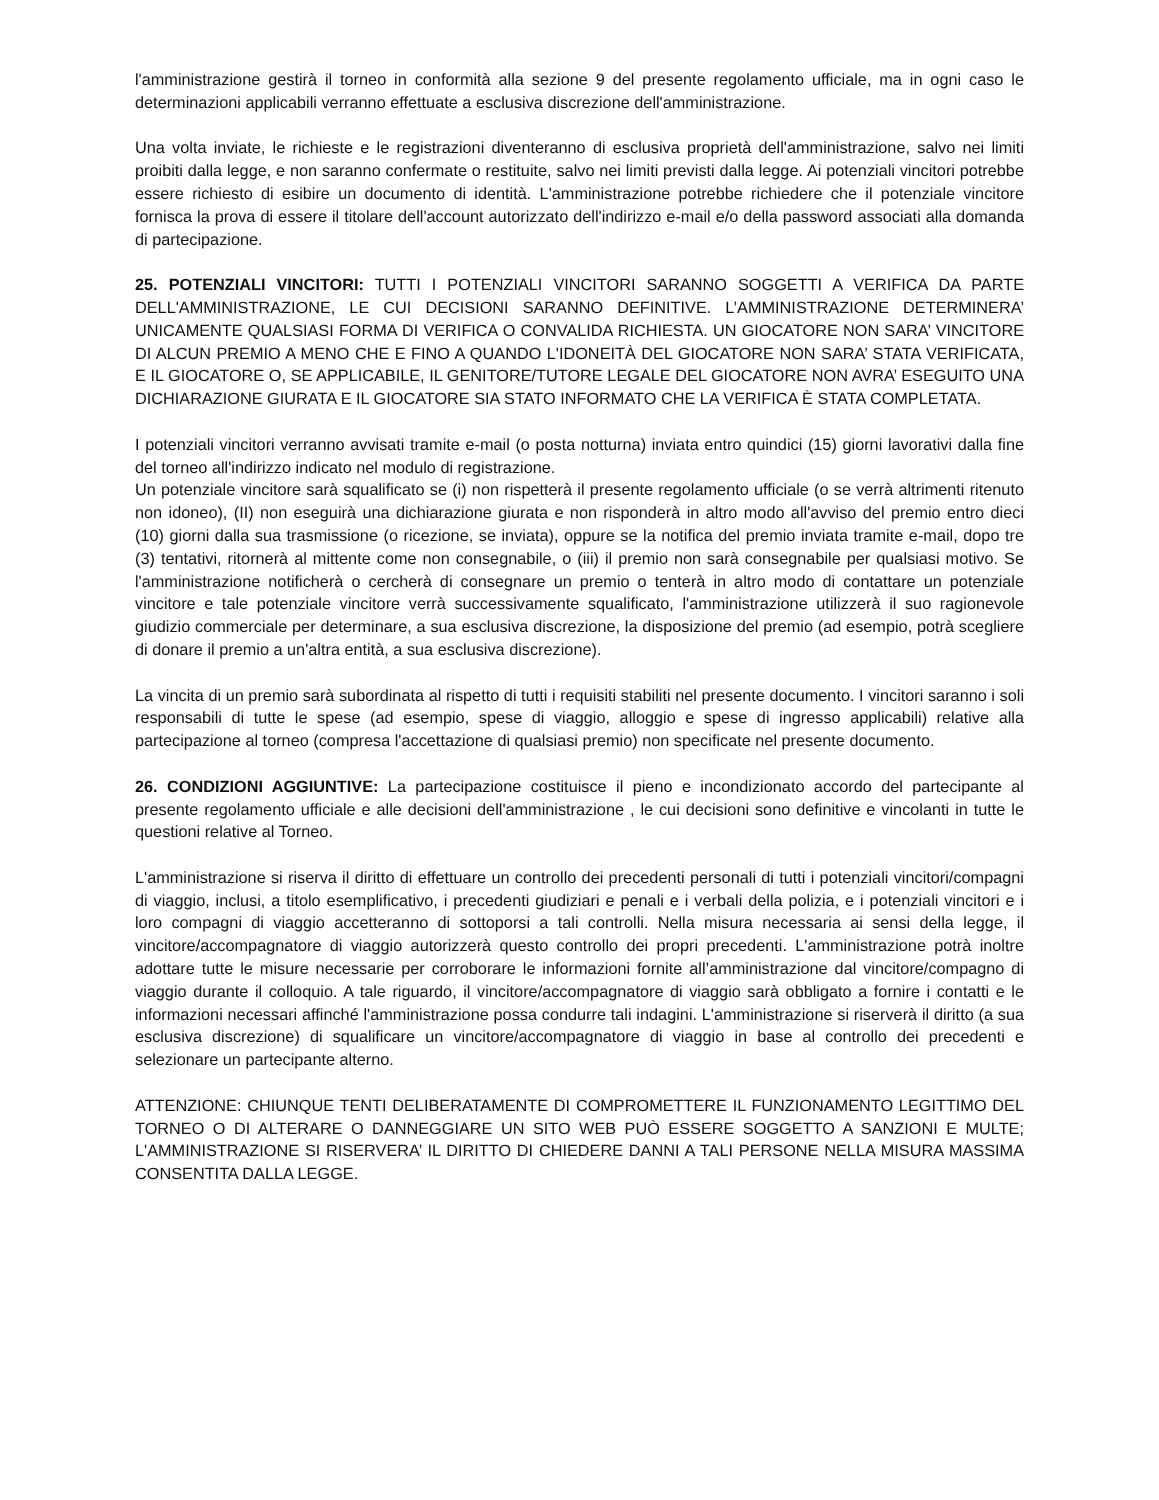l'amministrazione gestirà il torneo in conformità alla sezione 9 del presente regolamento ufficiale, ma in ogni caso le determinazioni applicabili verranno effettuate a esclusiva discrezione dell'amministrazione.
Una volta inviate, le richieste e le registrazioni diventeranno di esclusiva proprietà dell'amministrazione, salvo nei limiti proibiti dalla legge, e non saranno confermate o restituite, salvo nei limiti previsti dalla legge. Ai potenziali vincitori potrebbe essere richiesto di esibire un documento di identità. L'amministrazione potrebbe richiedere che il potenziale vincitore fornisca la prova di essere il titolare dell'account autorizzato dell'indirizzo e-mail e/o della password associati alla domanda di partecipazione.
25. POTENZIALI VINCITORI: TUTTI I POTENZIALI VINCITORI SARANNO SOGGETTI A VERIFICA DA PARTE DELL'AMMINISTRAZIONE, LE CUI DECISIONI SARANNO DEFINITIVE. L’AMMINISTRAZIONE DETERMINERA’ UNICAMENTE QUALSIASI FORMA DI VERIFICA O CONVALIDA RICHIESTA. UN GIOCATORE NON SARA’ VINCITORE DI ALCUN PREMIO A MENO CHE E FINO A QUANDO L'IDONEITÀ DEL GIOCATORE NON SARA’ STATA VERIFICATA, E IL GIOCATORE O, SE APPLICABILE, IL GENITORE/TUTORE LEGALE DEL GIOCATORE NON AVRA’ ESEGUITO UNA DICHIARAZIONE GIURATA E IL GIOCATORE SIA STATO INFORMATO CHE LA VERIFICA È STATA COMPLETATA.
I potenziali vincitori verranno avvisati tramite e-mail (o posta notturna) inviata entro quindici (15) giorni lavorativi dalla fine del torneo all'indirizzo indicato nel modulo di registrazione.
Un potenziale vincitore sarà squalificato se (i) non rispetterà il presente regolamento ufficiale (o se verrà altrimenti ritenuto non idoneo), (II) non eseguirà una dichiarazione giurata e non risponderà in altro modo all'avviso del premio entro dieci (10) giorni dalla sua trasmissione (o ricezione, se inviata), oppure se la notifica del premio inviata tramite e-mail, dopo tre (3) tentativi, ritornerà al mittente come non consegnabile, o (iii) il premio non sarà consegnabile per qualsiasi motivo. Se l'amministrazione notificherà o cercherà di consegnare un premio o tenterà in altro modo di contattare un potenziale vincitore e tale potenziale vincitore verrà successivamente squalificato, l'amministrazione utilizzerà il suo ragionevole giudizio commerciale per determinare, a sua esclusiva discrezione, la disposizione del premio (ad esempio, potrà scegliere di donare il premio a un'altra entità, a sua esclusiva discrezione).
La vincita di un premio sarà subordinata al rispetto di tutti i requisiti stabiliti nel presente documento. I vincitori saranno i soli responsabili di tutte le spese (ad esempio, spese di viaggio, alloggio e spese di ingresso applicabili) relative alla partecipazione al torneo (compresa l'accettazione di qualsiasi premio) non specificate nel presente documento.
26. CONDIZIONI AGGIUNTIVE: La partecipazione costituisce il pieno e incondizionato accordo del partecipante al presente regolamento ufficiale e alle decisioni dell'amministrazione , le cui decisioni sono definitive e vincolanti in tutte le questioni relative al Torneo.
L'amministrazione si riserva il diritto di effettuare un controllo dei precedenti personali di tutti i potenziali vincitori/compagni di viaggio, inclusi, a titolo esemplificativo, i precedenti giudiziari e penali e i verbali della polizia, e i potenziali vincitori e i loro compagni di viaggio accetteranno di sottoporsi a tali controlli. Nella misura necessaria ai sensi della legge, il vincitore/accompagnatore di viaggio autorizzerà questo controllo dei propri precedenti. L'amministrazione potrà inoltre adottare tutte le misure necessarie per corroborare le informazioni fornite all’amministrazione dal vincitore/compagno di viaggio durante il colloquio. A tale riguardo, il vincitore/accompagnatore di viaggio sarà obbligato a fornire i contatti e le informazioni necessari affinché l'amministrazione possa condurre tali indagini. L'amministrazione si riserverà il diritto (a sua esclusiva discrezione) di squalificare un vincitore/accompagnatore di viaggio in base al controllo dei precedenti e selezionare un partecipante alterno.
ATTENZIONE: CHIUNQUE TENTI DELIBERATAMENTE DI COMPROMETTERE IL FUNZIONAMENTO LEGITTIMO DEL TORNEO O DI ALTERARE O DANNEGGIARE UN SITO WEB PUÒ ESSERE SOGGETTO A SANZIONI E MULTE; L'AMMINISTRAZIONE SI RISERVERA’ IL DIRITTO DI CHIEDERE DANNI A TALI PERSONE NELLA MISURA MASSIMA CONSENTITA DALLA LEGGE.